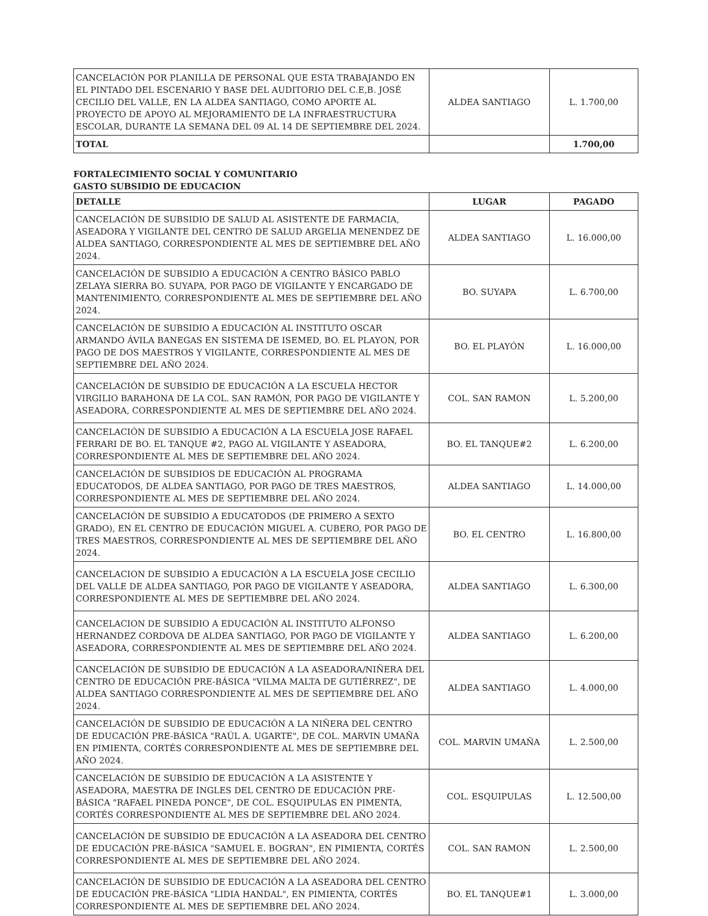| CANCELACIÓN POR PLANILLA DE PERSONAL QUE ESTA TRABAJANDO EN EL PINTADO DEL ESCENARIO Y BASE DEL AUDITORIO DEL C.E,B. JOSÉ CECILIO DEL VALLE, EN LA ALDEA SANTIAGO, COMO APORTE AL PROYECTO DE APOYO AL MEJORAMIENTO DE LA INFRAESTRUCTURA ESCOLAR, DURANTE LA SEMANA DEL 09 AL 14 DE SEPTIEMBRE DEL 2024. | ALDEA SANTIAGO | L. 1.700,00 |
| TOTAL | | 1.700,00 |
FORTALECIMIENTO SOCIAL Y COMUNITARIO
GASTO SUBSIDIO DE EDUCACION
| DETALLE | LUGAR | PAGADO |
| --- | --- | --- |
| CANCELACIÓN DE SUBSIDIO DE SALUD AL ASISTENTE DE FARMACIA, ASEADORA Y VIGILANTE DEL CENTRO DE SALUD ARGELIA MENENDEZ DE ALDEA SANTIAGO, CORRESPONDIENTE AL MES DE SEPTIEMBRE DEL AÑO 2024. | ALDEA SANTIAGO | L. 16.000,00 |
| CANCELACIÓN DE SUBSIDIO A EDUCACIÓN A CENTRO BÁSICO PABLO ZELAYA SIERRA BO. SUYAPA, POR PAGO DE VIGILANTE Y ENCARGADO DE MANTENIMIENTO, CORRESPONDIENTE AL MES DE SEPTIEMBRE DEL AÑO 2024. | BO. SUYAPA | L. 6.700,00 |
| CANCELACIÓN DE SUBSIDIO A EDUCACIÓN AL INSTITUTO OSCAR ARMANDO ÁVILA BANEGAS EN SISTEMA DE ISEMED, BO. EL PLAYON, POR PAGO DE DOS MAESTROS Y VIGILANTE, CORRESPONDIENTE AL MES DE SEPTIEMBRE DEL AÑO 2024. | BO. EL PLAYÓN | L. 16.000,00 |
| CANCELACIÓN DE SUBSIDIO DE EDUCACIÓN A LA ESCUELA HECTOR VIRGILIO BARAHONA DE LA COL. SAN RAMÓN, POR PAGO DE VIGILANTE Y ASEADORA, CORRESPONDIENTE AL MES DE SEPTIEMBRE DEL AÑO 2024. | COL. SAN RAMON | L. 5.200,00 |
| CANCELACIÓN DE SUBSIDIO A EDUCACIÓN A LA ESCUELA JOSE RAFAEL FERRARI DE BO. EL TANQUE #2, PAGO AL VIGILANTE Y ASEADORA, CORRESPONDIENTE AL MES DE SEPTIEMBRE DEL AÑO 2024. | BO. EL TANQUE#2 | L. 6.200,00 |
| CANCELACIÓN DE SUBSIDIOS DE EDUCACIÓN AL PROGRAMA EDUCATODOS, DE ALDEA SANTIAGO, POR PAGO DE TRES MAESTROS, CORRESPONDIENTE AL MES DE SEPTIEMBRE DEL AÑO 2024. | ALDEA SANTIAGO | L. 14.000,00 |
| CANCELACIÓN DE SUBSIDIO A EDUCATODOS (DE PRIMERO A SEXTO GRADO), EN EL CENTRO DE EDUCACIÓN MIGUEL A. CUBERO, POR PAGO DE TRES MAESTROS, CORRESPONDIENTE AL MES DE SEPTIEMBRE DEL AÑO 2024. | BO. EL CENTRO | L. 16.800,00 |
| CANCELACION DE SUBSIDIO A EDUCACIÓN A LA ESCUELA JOSE CECILIO DEL VALLE DE ALDEA SANTIAGO, POR PAGO DE VIGILANTE Y ASEADORA, CORRESPONDIENTE AL MES DE SEPTIEMBRE DEL AÑO 2024. | ALDEA SANTIAGO | L. 6.300,00 |
| CANCELACION DE SUBSIDIO A EDUCACIÓN AL INSTITUTO ALFONSO HERNANDEZ CORDOVA DE ALDEA SANTIAGO, POR PAGO DE VIGILANTE Y ASEADORA, CORRESPONDIENTE AL MES DE SEPTIEMBRE DEL AÑO 2024. | ALDEA SANTIAGO | L. 6.200,00 |
| CANCELACIÓN DE SUBSIDIO DE EDUCACIÓN A LA ASEADORA/NIÑERA DEL CENTRO DE EDUCACIÓN PRE-BÁSICA "VILMA MALTA DE GUTIÉRREZ", DE ALDEA SANTIAGO CORRESPONDIENTE AL MES DE SEPTIEMBRE DEL AÑO 2024. | ALDEA SANTIAGO | L. 4.000,00 |
| CANCELACIÓN DE SUBSIDIO DE EDUCACIÓN A LA NIÑERA DEL CENTRO DE EDUCACIÓN PRE-BÁSICA "RAÚL A. UGARTE", DE COL. MARVIN UMAÑA EN PIMIENTA, CORTÉS CORRESPONDIENTE AL MES DE SEPTIEMBRE DEL AÑO 2024. | COL. MARVIN UMAÑA | L. 2.500,00 |
| CANCELACIÓN DE SUBSIDIO DE EDUCACIÓN A LA ASISTENTE Y ASEADORA, MAESTRA DE INGLES DEL CENTRO DE EDUCACIÓN PRE-BÁSICA "RAFAEL PINEDA PONCE", DE COL. ESQUIPULAS EN PIMENTA, CORTÉS CORRESPONDIENTE AL MES DE SEPTIEMBRE DEL AÑO 2024. | COL. ESQUIPULAS | L. 12.500,00 |
| CANCELACIÓN DE SUBSIDIO DE EDUCACIÓN A LA ASEADORA DEL CENTRO DE EDUCACIÓN PRE-BÁSICA "SAMUEL E. BOGRAN", EN PIMIENTA, CORTÉS CORRESPONDIENTE AL MES DE SEPTIEMBRE DEL AÑO 2024. | COL. SAN RAMON | L. 2.500,00 |
| CANCELACIÓN DE SUBSIDIO DE EDUCACIÓN A LA ASEADORA DEL CENTRO DE EDUCACIÓN PRE-BÁSICA "LIDIA HANDAL", EN PIMIENTA, CORTÉS CORRESPONDIENTE AL MES DE SEPTIEMBRE DEL AÑO 2024. | BO. EL TANQUE#1 | L. 3.000,00 |